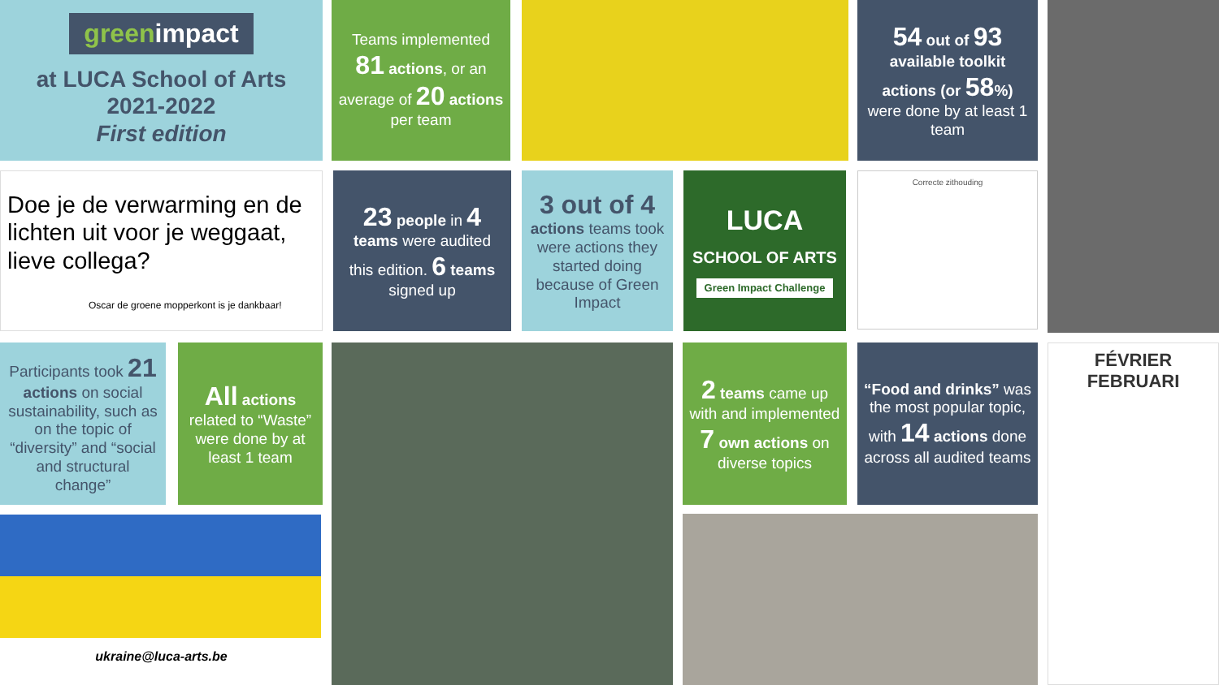greenimpact
at LUCA School of Arts
2021-2022
First edition
Teams implemented 81 actions, or an average of 20 actions per team
54 out of 93 available toolkit actions (or 58%) were done by at least 1 team
Doe je de verwarming en de lichten uit voor je weggaat, lieve collega?
Oscar de groene mopperkont is je dankbaar!
23 people in 4 teams were audited this edition. 6 teams signed up
3 out of 4
actions teams took were actions they started doing because of Green Impact
LUCA
SCHOOL OF ARTS
Green Impact Challenge
Correcte zithouding
Participants took 21 actions on social sustainability, such as on the topic of “diversity” and “social and structural change”
All actions related to “Waste” were done by at least 1 team
2 teams came up with and implemented 7 own actions on diverse topics
“Food and drinks” was the most popular topic, with 14 actions done across all audited teams
FÉVRIER
FEBRUARI
ukraine@luca-arts.be